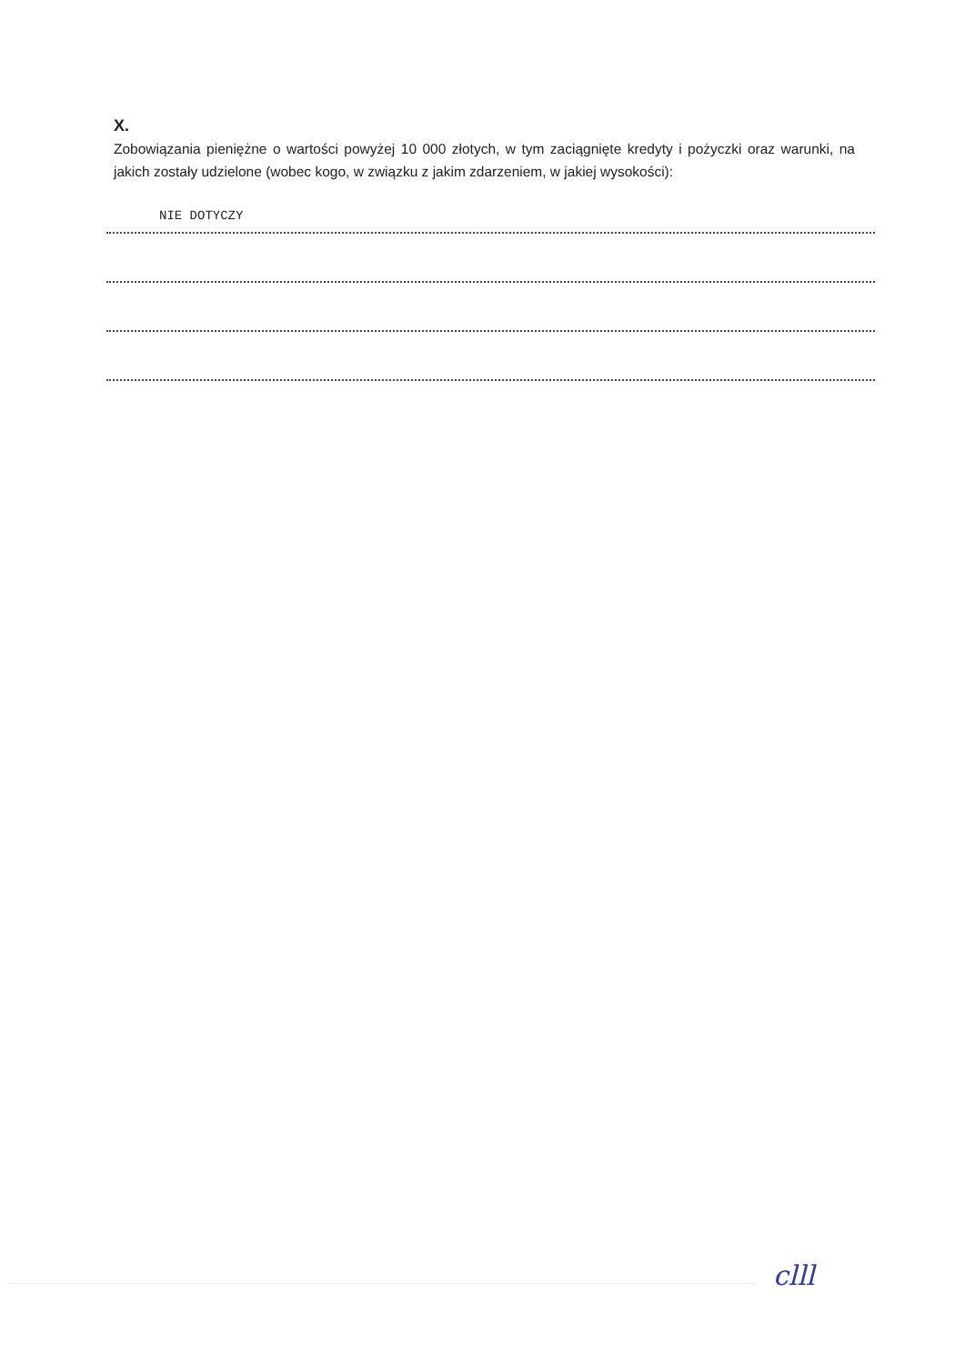X.
Zobowiązania pieniężne o wartości powyżej 10 000 złotych, w tym zaciągnięte kredyty i pożyczki oraz warunki, na jakich zostały udzielone (wobec kogo, w związku z jakim zdarzeniem, w jakiej wysokości):
NIE DOTYCZY
clll